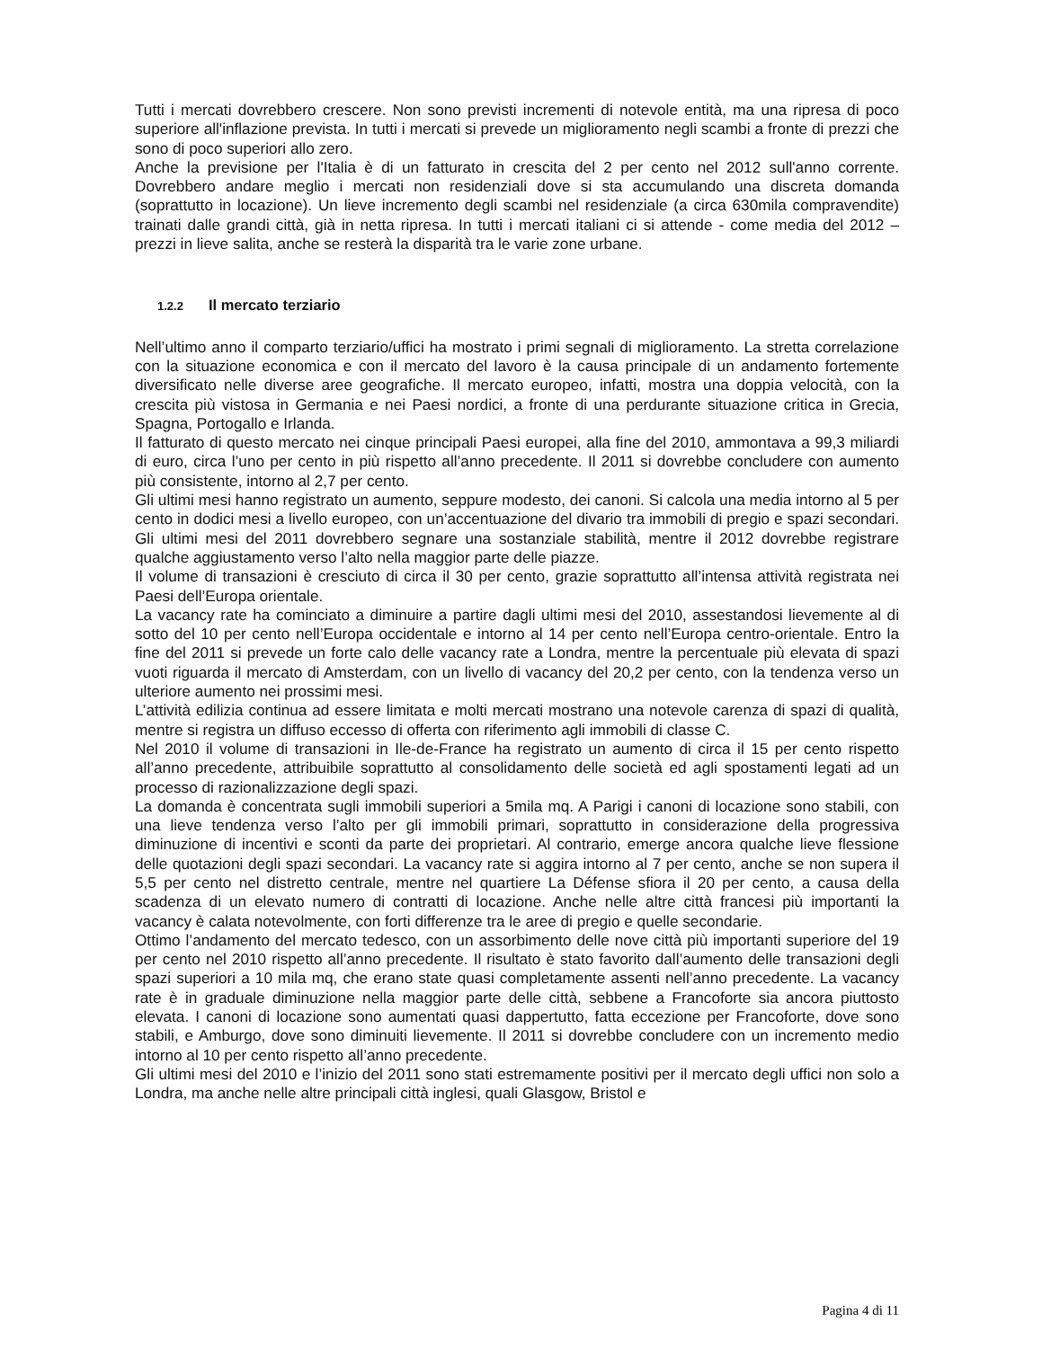Tutti i mercati dovrebbero crescere. Non sono previsti incrementi di notevole entità, ma una ripresa di poco superiore all'inflazione prevista. In tutti i mercati si prevede un miglioramento negli scambi a fronte di prezzi che sono di poco superiori allo zero.
Anche la previsione per l'Italia è di un fatturato in crescita del 2 per cento nel 2012 sull'anno corrente. Dovrebbero andare meglio i mercati non residenziali dove si sta accumulando una discreta domanda (soprattutto in locazione). Un lieve incremento degli scambi nel residenziale (a circa 630mila compravendite) trainati dalle grandi città, già in netta ripresa. In tutti i mercati italiani ci si attende - come media del 2012 – prezzi in lieve salita, anche se resterà la disparità tra le varie zone urbane.
1.2.2 Il mercato terziario
Nell’ultimo anno il comparto terziario/uffici ha mostrato i primi segnali di miglioramento. La stretta correlazione con la situazione economica e con il mercato del lavoro è la causa principale di un andamento fortemente diversificato nelle diverse aree geografiche. Il mercato europeo, infatti, mostra una doppia velocità, con la crescita più vistosa in Germania e nei Paesi nordici, a fronte di una perdurante situazione critica in Grecia, Spagna, Portogallo e Irlanda.
Il fatturato di questo mercato nei cinque principali Paesi europei, alla fine del 2010, ammontava a 99,3 miliardi di euro, circa l’uno per cento in più rispetto all’anno precedente. Il 2011 si dovrebbe concludere con aumento più consistente, intorno al 2,7 per cento.
Gli ultimi mesi hanno registrato un aumento, seppure modesto, dei canoni. Si calcola una media intorno al 5 per cento in dodici mesi a livello europeo, con un’accentuazione del divario tra immobili di pregio e spazi secondari. Gli ultimi mesi del 2011 dovrebbero segnare una sostanziale stabilità, mentre il 2012 dovrebbe registrare qualche aggiustamento verso l’alto nella maggior parte delle piazze.
Il volume di transazioni è cresciuto di circa il 30 per cento, grazie soprattutto all’intensa attività registrata nei Paesi dell’Europa orientale.
La vacancy rate ha cominciato a diminuire a partire dagli ultimi mesi del 2010, assestandosi lievemente al di sotto del 10 per cento nell’Europa occidentale e intorno al 14 per cento nell’Europa centro-orientale. Entro la fine del 2011 si prevede un forte calo delle vacancy rate a Londra, mentre la percentuale più elevata di spazi vuoti riguarda il mercato di Amsterdam, con un livello di vacancy del 20,2 per cento, con la tendenza verso un ulteriore aumento nei prossimi mesi.
L’attività edilizia continua ad essere limitata e molti mercati mostrano una notevole carenza di spazi di qualità, mentre si registra un diffuso eccesso di offerta con riferimento agli immobili di classe C.
Nel 2010 il volume di transazioni in Ile-de-France ha registrato un aumento di circa il 15 per cento rispetto all’anno precedente, attribuibile soprattutto al consolidamento delle società ed agli spostamenti legati ad un processo di razionalizzazione degli spazi.
La domanda è concentrata sugli immobili superiori a 5mila mq. A Parigi i canoni di locazione sono stabili, con una lieve tendenza verso l’alto per gli immobili primari, soprattutto in considerazione della progressiva diminuzione di incentivi e sconti da parte dei proprietari. Al contrario, emerge ancora qualche lieve flessione delle quotazioni degli spazi secondari. La vacancy rate si aggira intorno al 7 per cento, anche se non supera il 5,5 per cento nel distretto centrale, mentre nel quartiere La Défense sfiora il 20 per cento, a causa della scadenza di un elevato numero di contratti di locazione. Anche nelle altre città francesi più importanti la vacancy è calata notevolmente, con forti differenze tra le aree di pregio e quelle secondarie.
Ottimo l’andamento del mercato tedesco, con un assorbimento delle nove città più importanti superiore del 19 per cento nel 2010 rispetto all’anno precedente. Il risultato è stato favorito dall’aumento delle transazioni degli spazi superiori a 10 mila mq, che erano state quasi completamente assenti nell’anno precedente. La vacancy rate è in graduale diminuzione nella maggior parte delle città, sebbene a Francoforte sia ancora piuttosto elevata. I canoni di locazione sono aumentati quasi dappertutto, fatta eccezione per Francoforte, dove sono stabili, e Amburgo, dove sono diminuiti lievemente. Il 2011 si dovrebbe concludere con un incremento medio intorno al 10 per cento rispetto all’anno precedente.
Gli ultimi mesi del 2010 e l’inizio del 2011 sono stati estremamente positivi per il mercato degli uffici non solo a Londra, ma anche nelle altre principali città inglesi, quali Glasgow, Bristol e
Pagina 4 di 11